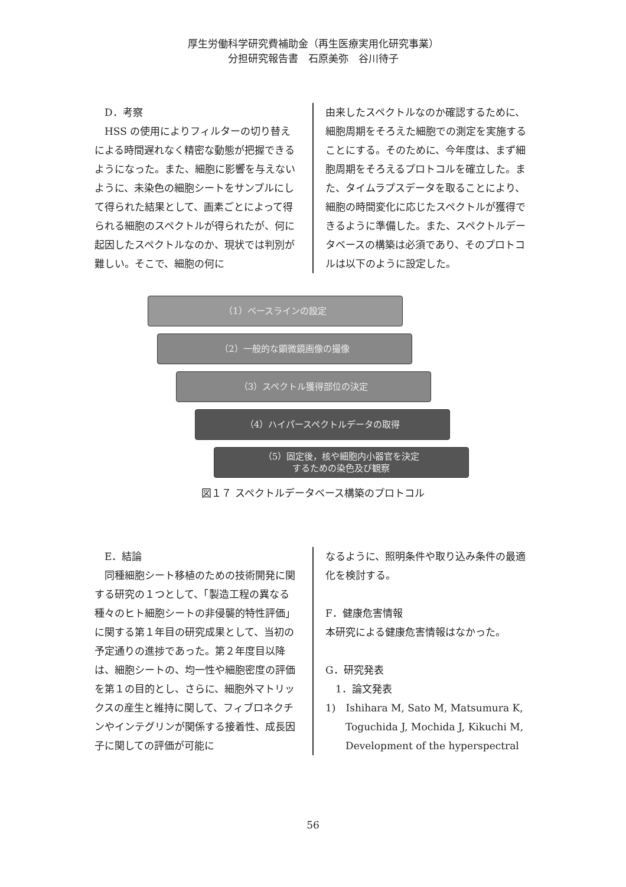厚生労働科学研究費補助金（再生医療実用化研究事業）
分担研究報告書　石原美弥　谷川待子
　D．考察
　HSS の使用によりフィルターの切り替えによる時間遅れなく精密な動態が把握できるようになった。また、細胞に影響を与えないように、未染色の細胞シートをサンプルにして得られた結果として、画素ごとによって得られる細胞のスペクトルが得られたが、何に起因したスペクトルなのか、現状では判別が難しい。そこで、細胞の何に
由来したスペクトルなのか確認するために、細胞周期をそろえた細胞での測定を実施することにする。そのために、今年度は、まず細胞周期をそろえるプロトコルを確立した。また、タイムラプスデータを取ることにより、細胞の時間変化に応じたスペクトルが獲得できるように準備した。また、スペクトルデータベースの構築は必須であり、そのプロトコルは以下のように設定した。
（1）ベースラインの設定
（2）一般的な顕微鏡画像の撮像
（3）スペクトル獲得部位の決定
（4）ハイパースペクトルデータの取得
（5）固定後，核や細胞内小器官を決定
するための染色及び観察
図１７ スペクトルデータベース構築のプロトコル
　E．結論
　同種細胞シート移植のための技術開発に関する研究の１つとして、「製造工程の異なる種々のヒト細胞シートの非侵襲的特性評価」に関する第１年目の研究成果として、当初の予定通りの進捗であった。第２年度目以降は、細胞シートの、均一性や細胞密度の評価を第１の目的とし、さらに、細胞外マトリックスの産生と維持に関して、フィブロネクチンやインテグリンが関係する接着性、成長因子に関しての評価が可能に
なるように、照明条件や取り込み条件の最適化を検討する。
F．健康危害情報
本研究による健康危害情報はなかった。
G．研究発表
　1．論文発表
1)　Ishihara M, Sato M, Matsumura K,
　　Toguchida J, Mochida J, Kikuchi M,
　　Development of the hyperspectral
56